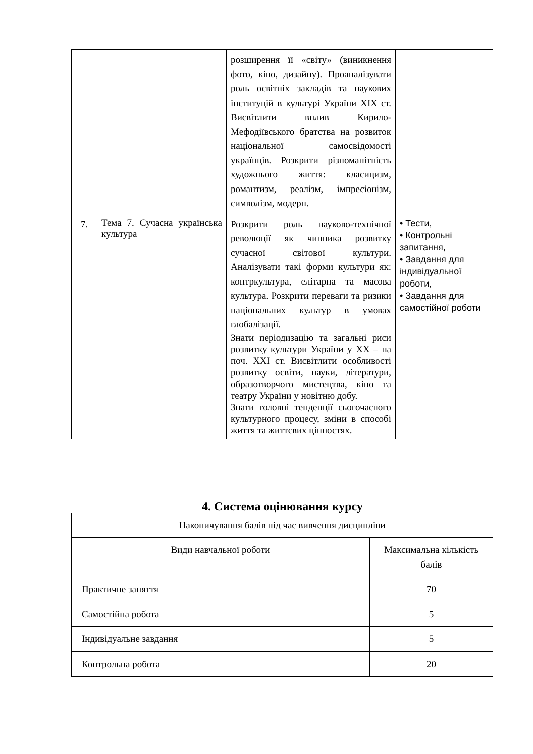| | | розширення її «світу» (виникнення фото, кіно, дизайну). Проаналізувати роль освітніх закладів та наукових інституцій в культурі України XIX ст. Висвітлити вплив Кирило-Мефодіївського братства на розвиток національної самосвідомості українців. Розкрити різноманітність художнього життя: класицизм, романтизм, реалізм, імпресіонізм, символізм, модерн. | |
| 7. | Тема 7. Сучасна українська культура | Розкрити роль науково-технічної революції як чинника розвитку сучасної світової культури. Аналізувати такі форми культури як: контркультура, елітарна та масова культура. Розкрити переваги та ризики національних культур в умовах глобалізації. Знати періодизацію та загальні риси розвитку культури України у XX – на поч. XXI ст. Висвітлити особливості розвитку освіти, науки, літератури, образотворчого мистецтва, кіно та театру України у новітню добу. Знати головні тенденції сьогочасного культурного процесу, зміни в способі життя та життєвих цінностях. | • Тести, • Контрольні запитання, • Завдання для індивідуальної роботи, • Завдання для самостійної роботи |
4. Система оцінювання курсу
| Накопичування балів під час вивчення дисципліни | |
| Види навчальної роботи | Максимальна кількість балів |
| Практичне заняття | 70 |
| Самостійна робота | 5 |
| Індивідуальне завдання | 5 |
| Контрольна робота | 20 |